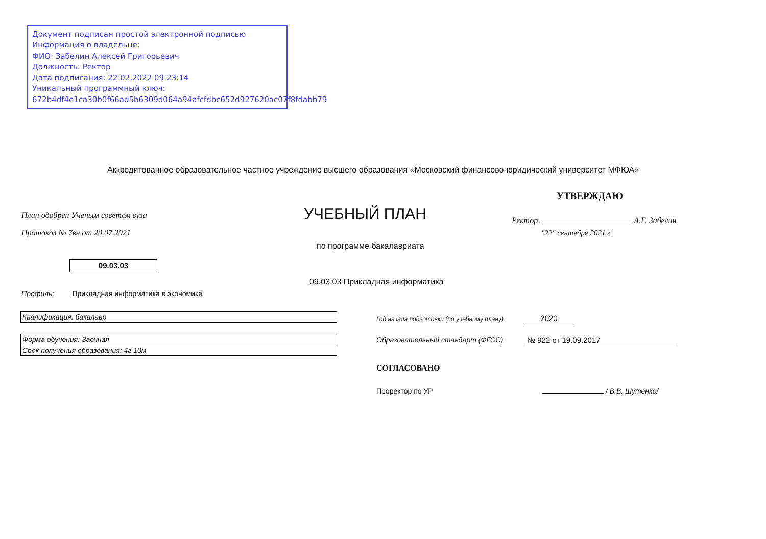Документ подписан простой электронной подписью
Информация о владельце:
ФИО: Забелин Алексей Григорьевич
Должность: Ректор
Дата подписания: 22.02.2022 09:23:14
Уникальный программный ключ:
672b4df4e1ca30b0f66ad5b6309d064a94afcfdbc652d927620ac07f8fdabb79
Аккредитованное образовательное частное учреждение высшего образования «Московский финансово-юридический университет МФЮА»
УТВЕРЖДАЮ
План одобрен Ученым советом вуза
Протокол № 7вн от 20.07.2021
УЧЕБНЫЙ ПЛАН Ректор А.Г. Забелин
"22" сентября 2021 г.
по программе бакалавриата
09.03.03
09.03.03 Прикладная информатика
Профиль: Прикладная информатика в экономике
Квалификация: бакалавр
Форма обучения: Заочная
Срок получения образования: 4г 10м
Год начала подготовки (по учебному плану)
2020
Образовательный стандарт (ФГОС)
№ 922 от 19.09.2017
СОГЛАСОВАНО
Проректор по УР / В.В. Шутенко/